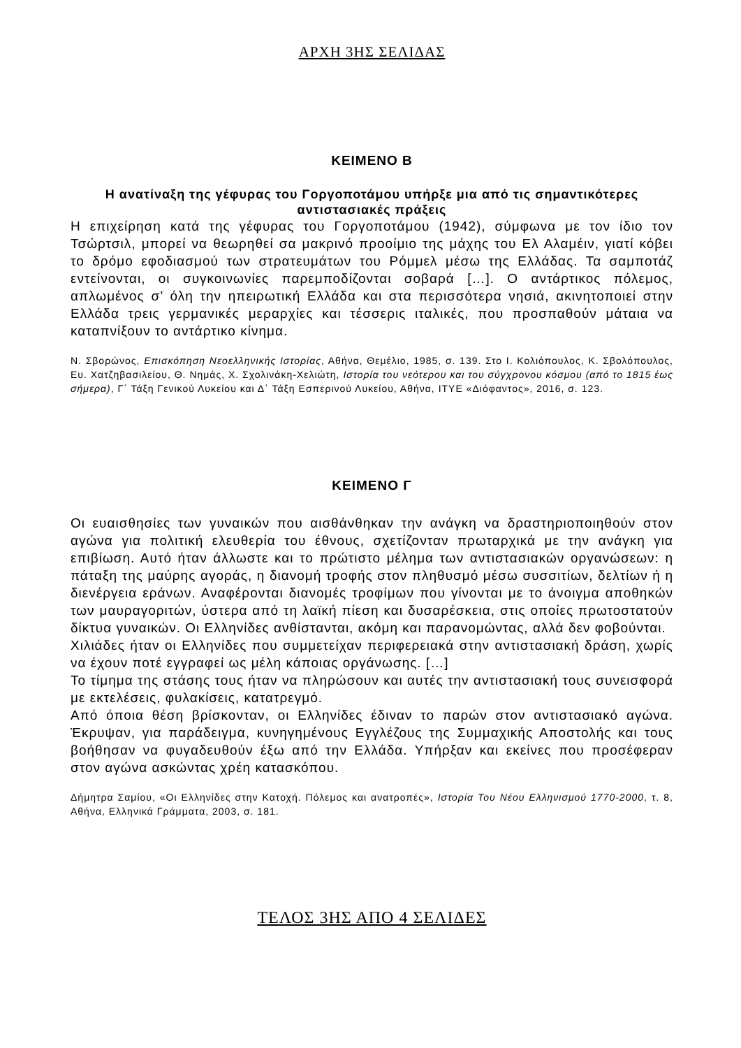ΑΡΧΗ 3ΗΣ ΣΕΛΙΔΑΣ
ΚΕΙΜΕΝΟ Β
Η ανατίναξη της γέφυρας του Γοργοποτάμου υπήρξε μια από τις σημαντικότερες αντιστασιακές πράξεις
Η επιχείρηση κατά της γέφυρας του Γοργοποτάμου (1942), σύμφωνα με τον ίδιο τον Τσώρτσιλ, μπορεί να θεωρηθεί σα μακρινό προοίμιο της μάχης του Ελ Αλαμέιν, γιατί κόβει το δρόμο εφοδιασμού των στρατευμάτων του Ρόμμελ μέσω της Ελλάδας. Τα σαμποτάζ εντείνονται, οι συγκοινωνίες παρεμποδίζονται σοβαρά […]. Ο αντάρτικος πόλεμος, απλωμένος σ’ όλη την ηπειρωτική Ελλάδα και στα περισσότερα νησιά, ακινητοποιεί στην Ελλάδα τρεις γερμανικές μεραρχίες και τέσσερις ιταλικές, που προσπαθούν μάταια να καταπνίξουν το αντάρτικο κίνημα.
Ν. Σβορώνος, Επισκόπηση Νεοελληνικής Ιστορίας, Αθήνα, Θεμέλιο, 1985, σ. 139. Στο Ι. Κολιόπουλος, Κ. Σβολόπουλος, Ευ. Χατζηβασιλείου, Θ. Νημάς, Χ. Σχολινάκη-Χελιώτη, Ιστορία του νεότερου και του σύγχρονου κόσμου (από το 1815 έως σήμερα), Γ΄ Τάξη Γενικού Λυκείου και Δ΄ Τάξη Εσπερινού Λυκείου, Αθήνα, ΙΤΥΕ «Διόφαντος», 2016, σ. 123.
ΚΕΙΜΕΝΟ Γ
Οι ευαισθησίες των γυναικών που αισθάνθηκαν την ανάγκη να δραστηριοποιηθούν στον αγώνα για πολιτική ελευθερία του έθνους, σχετίζονταν πρωταρχικά με την ανάγκη για επιβίωση. Αυτό ήταν άλλωστε και το πρώτιστο μέλημα των αντιστασιακών οργανώσεων: η πάταξη της μαύρης αγοράς, η διανομή τροφής στον πληθυσμό μέσω συσσιτίων, δελτίων ή η διενέργεια εράνων. Αναφέρονται διανομές τροφίμων που γίνονται με το άνοιγμα αποθηκών των μαυραγοριτών, ύστερα από τη λαϊκή πίεση και δυσαρέσκεια, στις οποίες πρωτοστατούν δίκτυα γυναικών. Οι Ελληνίδες ανθίστανται, ακόμη και παρανομώντας, αλλά δεν φοβούνται.
Χιλιάδες ήταν οι Ελληνίδες που συμμετείχαν περιφερειακά στην αντιστασιακή δράση, χωρίς να έχουν ποτέ εγγραφεί ως μέλη κάποιας οργάνωσης. […]
Το τίμημα της στάσης τους ήταν να πληρώσουν και αυτές την αντιστασιακή τους συνεισφορά με εκτελέσεις, φυλακίσεις, κατατρεγμό.
Από όποια θέση βρίσκονταν, οι Ελληνίδες έδιναν το παρών στον αντιστασιακό αγώνα. Έκρυψαν, για παράδειγμα, κυνηγημένους Εγγλέζους της Συμμαχικής Αποστολής και τους βοήθησαν να φυγαδευθούν έξω από την Ελλάδα. Υπήρξαν και εκείνες που προσέφεραν στον αγώνα ασκώντας χρέη κατασκόπου.
Δήμητρα Σαμίου, «Οι Ελληνίδες στην Κατοχή. Πόλεμος και ανατροπές», Ιστορία Του Νέου Ελληνισμού 1770-2000, τ. 8, Αθήνα, Ελληνικά Γράμματα, 2003, σ. 181.
ΤΕΛΟΣ 3ΗΣ ΑΠΟ 4 ΣΕΛΙΔΕΣ